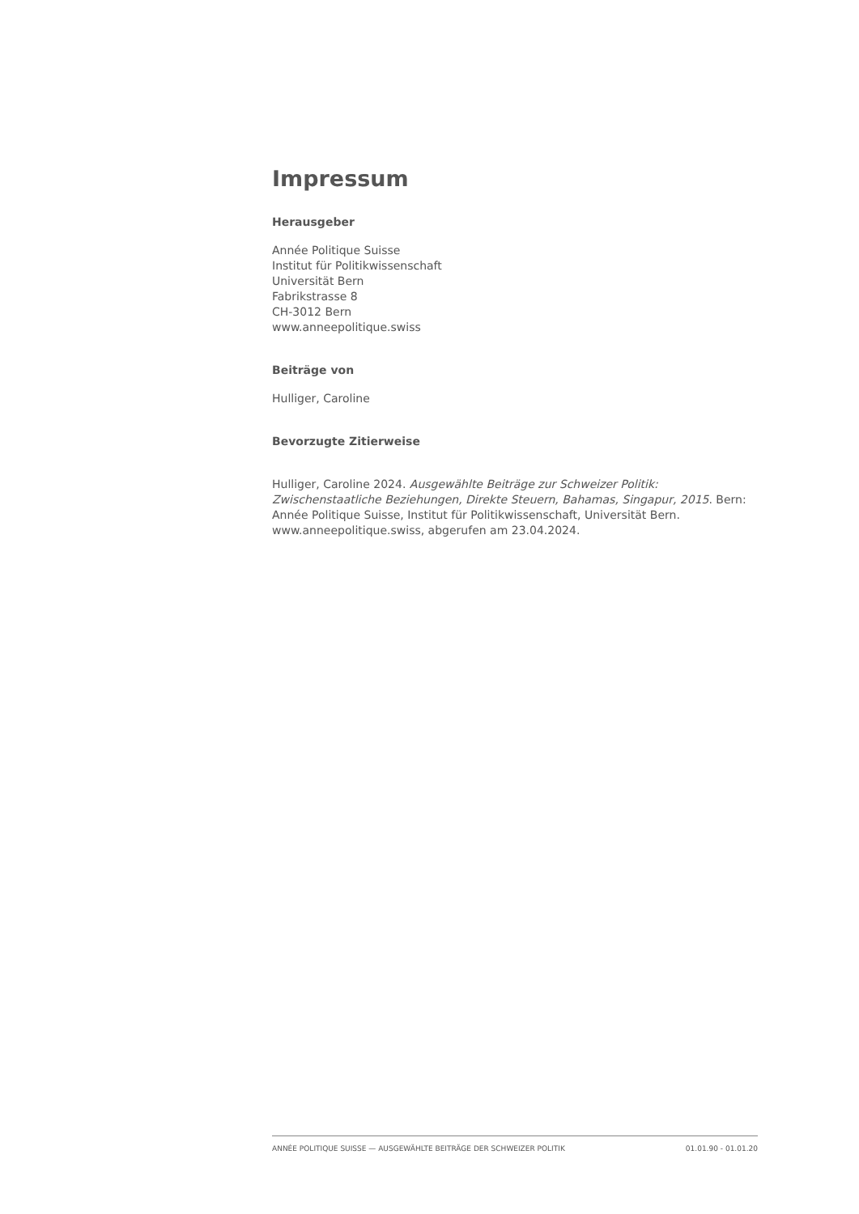Impressum
Herausgeber
Année Politique Suisse
Institut für Politikwissenschaft
Universität Bern
Fabrikstrasse 8
CH-3012 Bern
www.anneepolitique.swiss
Beiträge von
Hulliger, Caroline
Bevorzugte Zitierweise
Hulliger, Caroline 2024. Ausgewählte Beiträge zur Schweizer Politik: Zwischenstaatliche Beziehungen, Direkte Steuern, Bahamas, Singapur, 2015. Bern: Année Politique Suisse, Institut für Politikwissenschaft, Universität Bern. www.anneepolitique.swiss, abgerufen am 23.04.2024.
ANNÉE POLITIQUE SUISSE — AUSGEWÄHLTE BEITRÄGE DER SCHWEIZER POLITIK 01.01.90 - 01.01.20